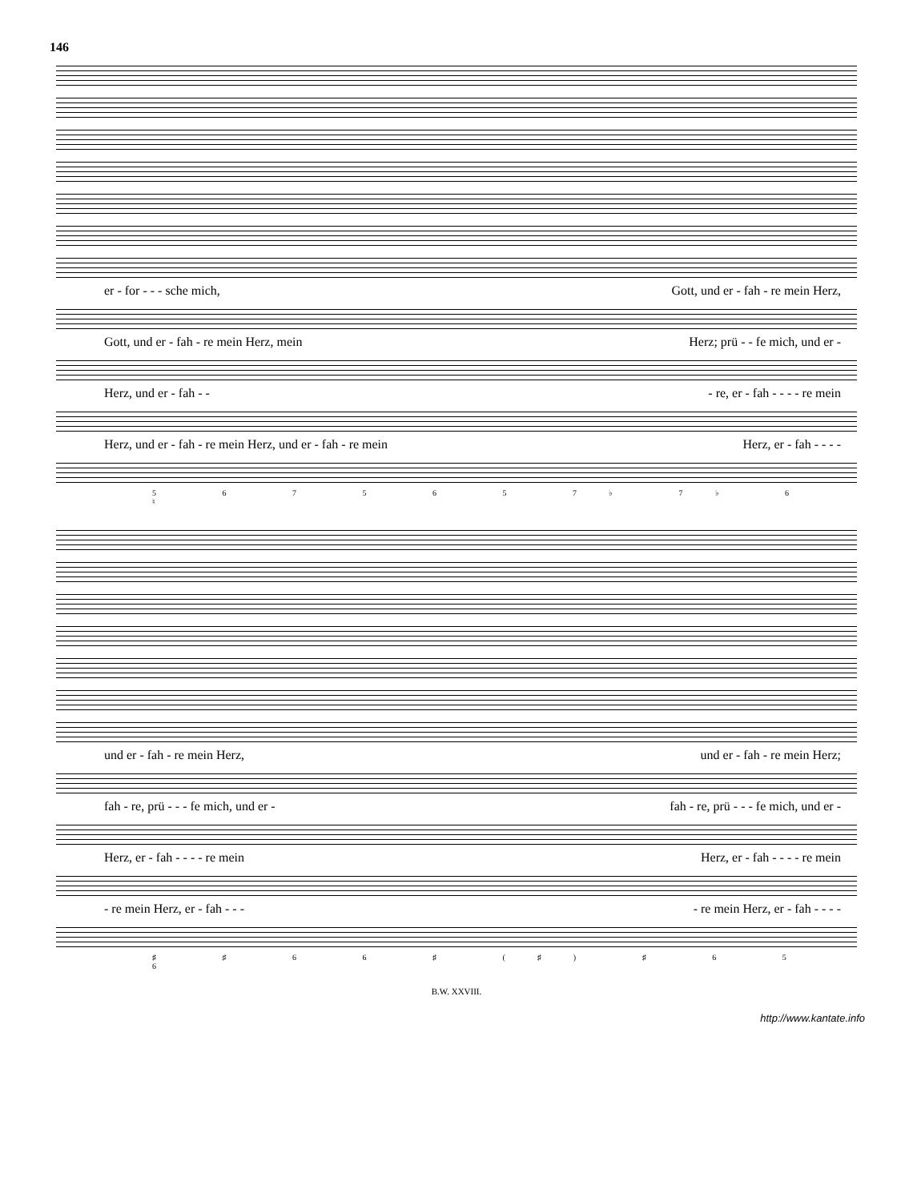146
er - for - - - sche mich, Gott, und er - fah - re mein Herz,
Gott, und er - fah - re mein Herz, mein Herz; prü - - fe mich, und er -
Herz, und er - fah - - - re, er - fah - - - - re mein
Herz, und er - fah - re mein Herz, und er - fah - re mein Herz, er - fah - - - -
5 6 7 5 6 5 7♭ 7♭ 6 ♮
und er - fah - re mein Herz, und er - fah - re mein Herz;
fah - re, prü - - - fe mich, und er - fah - re, prü - - - fe mich, und er -
Herz, er - fah - - - - re mein Herz, er - fah - - - - re mein
- re mein Herz, er - fah - - - - re mein Herz, er - fah - - - -
♯ ♯ 6 6 ♯ (♯) ♯ 6 5 6
B.W. XXVIII.
http://www.kantate.info